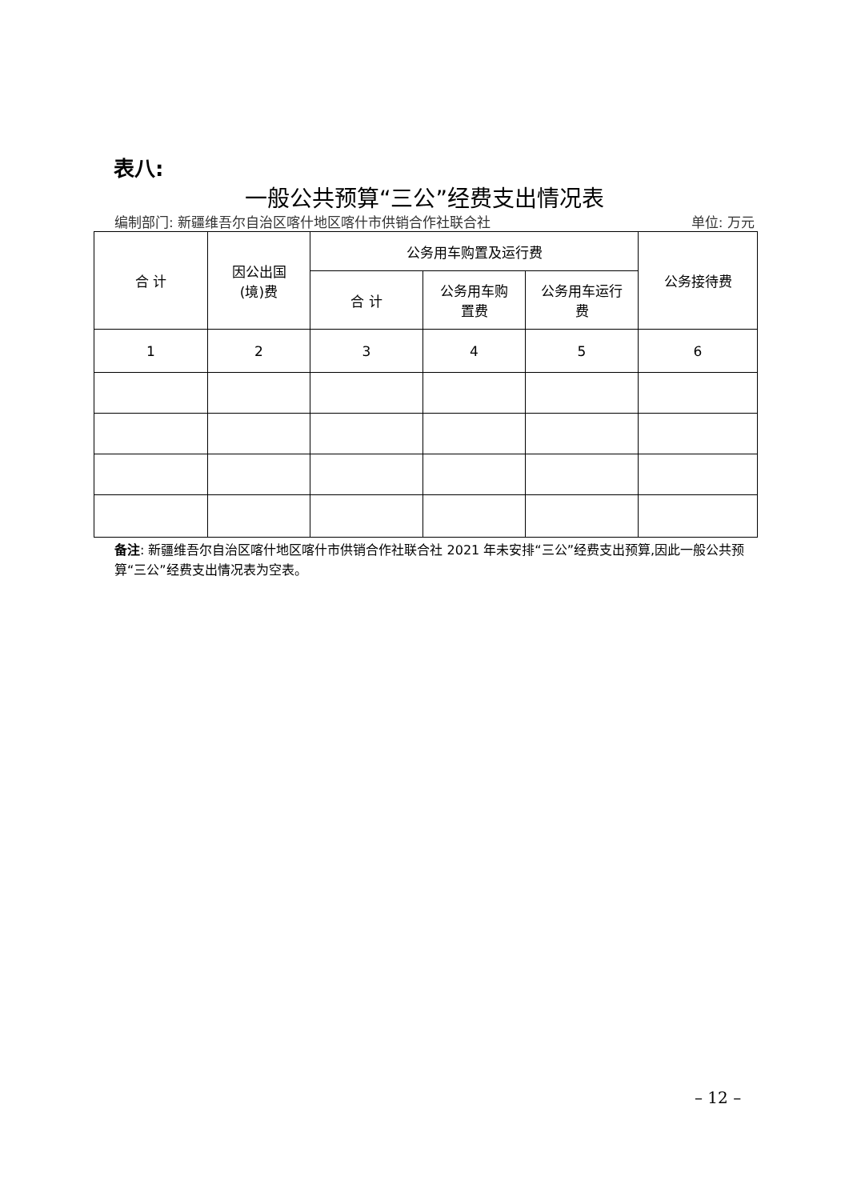表八:
一般公共预算“三公”经费支出情况表
编制部门: 新疆维吾尔自治区喀什地区喀什市供销合作社联合社 单位: 万元
| 合 计 | 因公出国 (境)费 | 公务用车购置及运行费 | | | 公务接待费 |
| --- | --- | --- | --- | --- | --- |
| | | 合 计 | 公务用车购 置费 | 公务用车运行 费 | |
| 1 | 2 | 3 | 4 | 5 | 6 |
备注: 新疆维吾尔自治区喀什地区喀什市供销合作社联合社 2021 年未安排“三公”经费支出预算,因此一般公共预算“三公”经费支出情况表为空表。
– 12 –